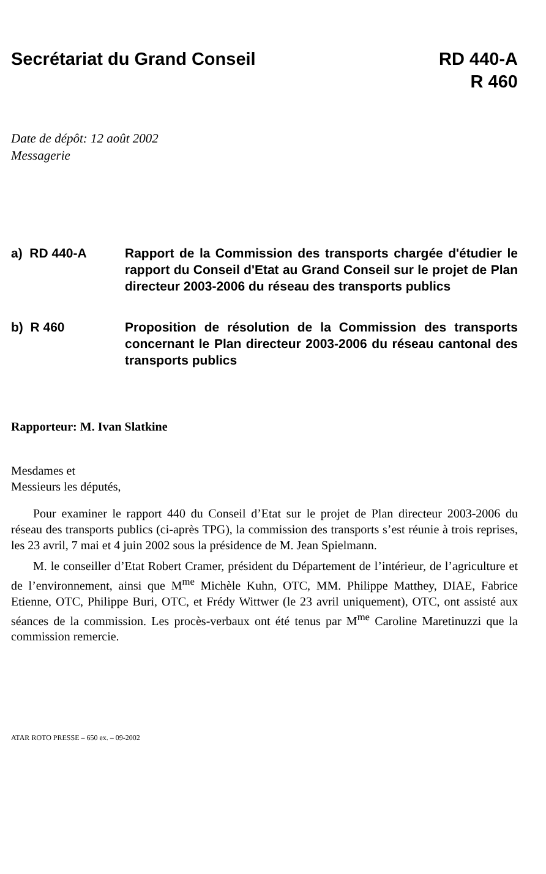Secrétariat du Grand Conseil RD 440-A
R 460
Date de dépôt: 12 août 2002
Messagerie
a) RD 440-A Rapport de la Commission des transports chargée d'étudier le rapport du Conseil d'Etat au Grand Conseil sur le projet de Plan directeur 2003-2006 du réseau des transports publics
b) R 460 Proposition de résolution de la Commission des transports concernant le Plan directeur 2003-2006 du réseau cantonal des transports publics
Rapporteur: M. Ivan Slatkine
Mesdames et
Messieurs les députés,
Pour examiner le rapport 440 du Conseil d’Etat sur le projet de Plan directeur 2003-2006 du réseau des transports publics (ci-après TPG), la commission des transports s’est réunie à trois reprises, les 23 avril, 7 mai et 4 juin 2002 sous la présidence de M. Jean Spielmann.
M. le conseiller d’Etat Robert Cramer, président du Département de l’intérieur, de l’agriculture et de l’environnement, ainsi que M<sup>me</sup> Michèle Kuhn, OTC, MM. Philippe Matthey, DIAE, Fabrice Etienne, OTC, Philippe Buri, OTC, et Frédy Wittwer (le 23 avril uniquement), OTC, ont assisté aux séances de la commission. Les procès-verbaux ont été tenus par M<sup>me</sup> Caroline Maretinuzzi que la commission remercie.
ATAR ROTO PRESSE – 650 ex. – 09-2002